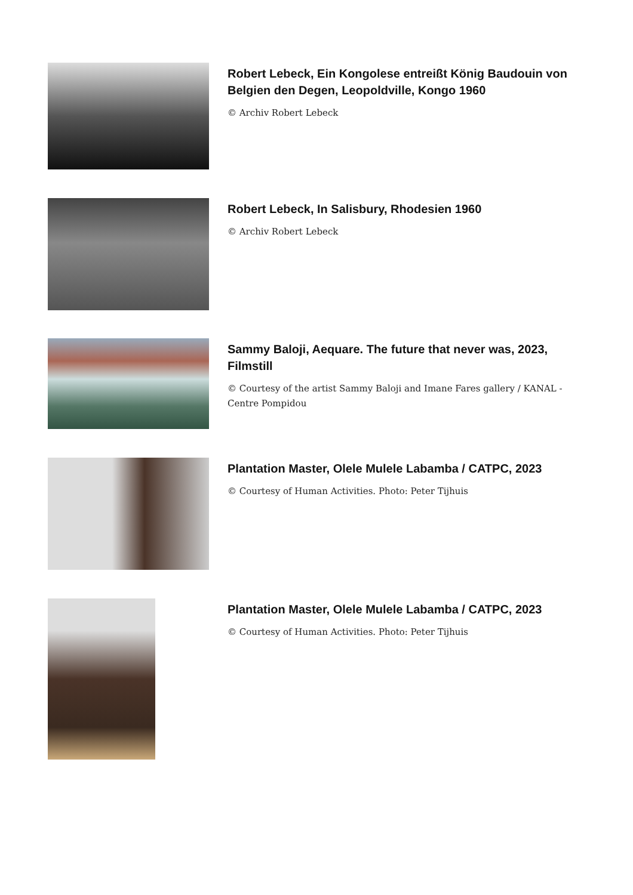Robert Lebeck, Ein Kongolese entreißt König Baudouin von Belgien den Degen, Leopoldville, Kongo 1960
© Archiv Robert Lebeck
Robert Lebeck, In Salisbury, Rhodesien 1960
© Archiv Robert Lebeck
Sammy Baloji, Aequare. The future that never was, 2023, Filmstill
© Courtesy of the artist Sammy Baloji and Imane Fares gallery / KANAL - Centre Pompidou
Plantation Master, Olele Mulele Labamba / CATPC, 2023
© Courtesy of Human Activities. Photo: Peter Tijhuis
Plantation Master, Olele Mulele Labamba / CATPC, 2023
© Courtesy of Human Activities. Photo: Peter Tijhuis